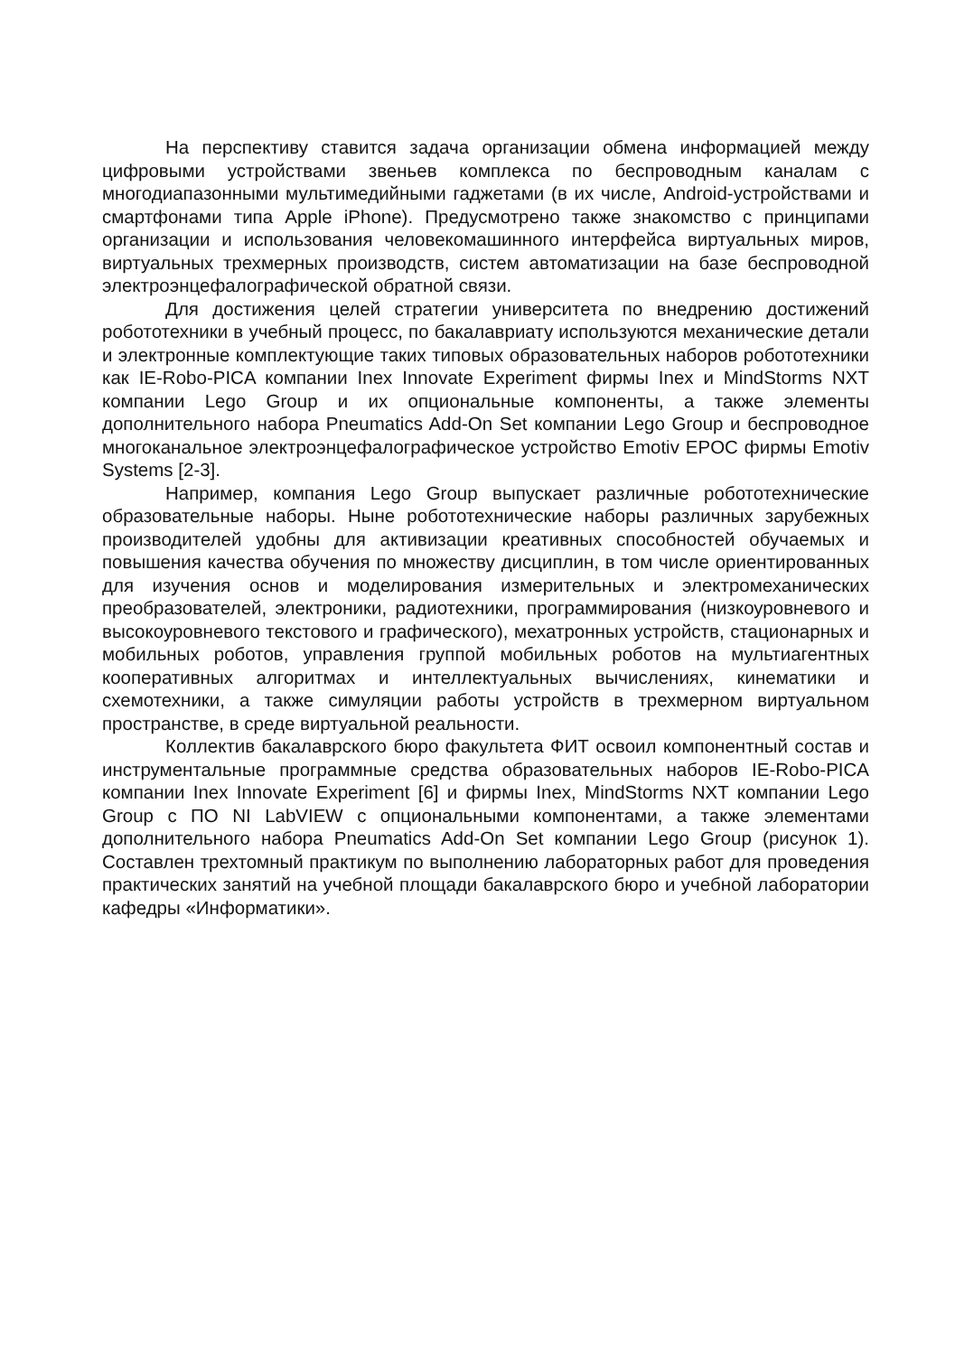На перспективу ставится задача организации обмена информацией между цифровыми устройствами звеньев комплекса по беспроводным каналам с многодиапазонными мультимедийными гаджетами (в их числе, Android-устройствами и смартфонами типа Apple iPhone). Предусмотрено также знакомство с принципами организации и использования человекомашинного интерфейса виртуальных миров, виртуальных трехмерных производств, систем автоматизации на базе беспроводной электроэнцефалографической обратной связи.
Для достижения целей стратегии университета по внедрению достижений робототехники в учебный процесс, по бакалавриату используются механические детали и электронные комплектующие таких типовых образовательных наборов робототехники как IE-Robo-PICA компании Inex Innovate Experiment фирмы Inex и MindStorms NXT компании Lego Group и их опциональные компоненты, а также элементы дополнительного набора Pneumatics Add-On Set компании Lego Group и беспроводное многоканальное электроэнцефалографическое устройство Emotiv EPOC фирмы Emotiv Systems [2-3].
Например, компания Lego Group выпускает различные робототехнические образовательные наборы. Ныне робототехнические наборы различных зарубежных производителей удобны для активизации креативных способностей обучаемых и повышения качества обучения по множеству дисциплин, в том числе ориентированных для изучения основ и моделирования измерительных и электромеханических преобразователей, электроники, радиотехники, программирования (низкоуровневого и высокоуровневого текстового и графического), мехатронных устройств, стационарных и мобильных роботов, управления группой мобильных роботов на мультиагентных кооперативных алгоритмах и интеллектуальных вычислениях, кинематики и схемотехники, а также симуляции работы устройств в трехмерном виртуальном пространстве, в среде виртуальной реальности.
Коллектив бакалаврского бюро факультета ФИТ освоил компонентный состав и инструментальные программные средства образовательных наборов IE-Robo-PICA компании Inex Innovate Experiment [6] и фирмы Inex, MindStorms NXT компании Lego Group с ПО NI LabVIEW с опциональными компонентами, а также элементами дополнительного набора Pneumatics Add-On Set компании Lego Group (рисунок 1). Составлен трехтомный практикум по выполнению лабораторных работ для проведения практических занятий на учебной площади бакалаврского бюро и учебной лаборатории кафедры «Информатики».